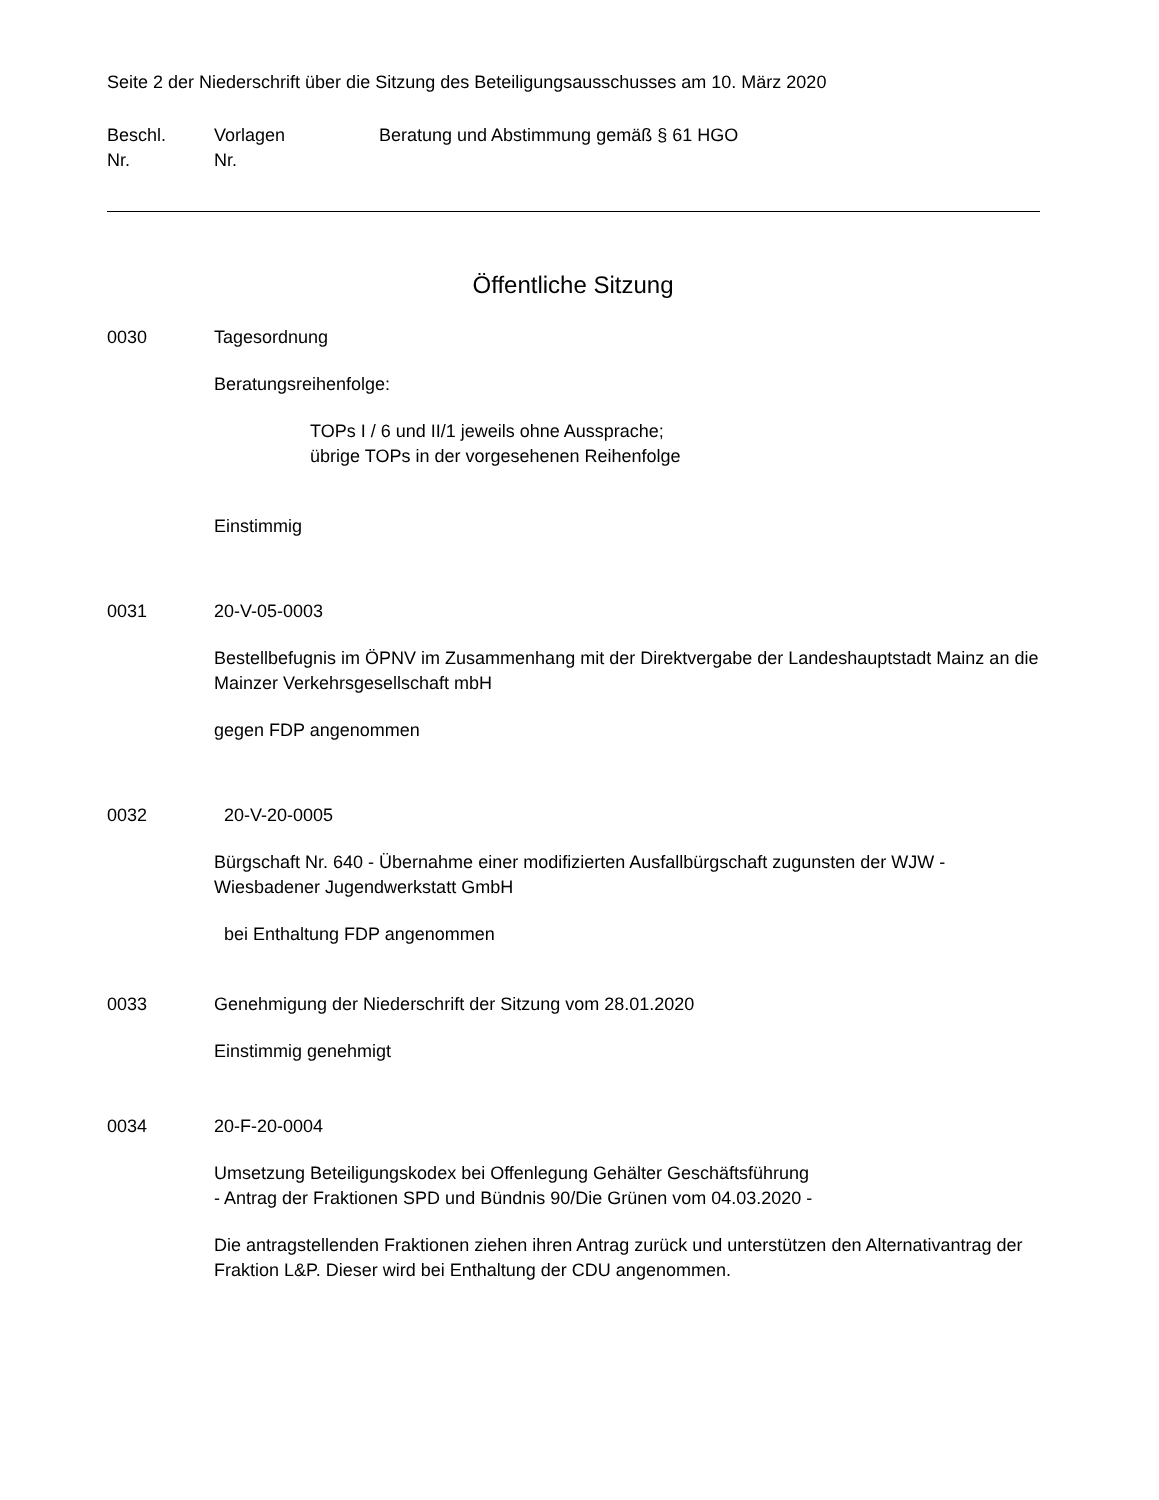Seite 2 der Niederschrift über die Sitzung des Beteiligungsausschusses am 10. März 2020
Beschl.
Nr.
Vorlagen
Nr.
Beratung und Abstimmung gemäß § 61 HGO
Öffentliche Sitzung
0030 Tagesordnung
Beratungsreihenfolge:
TOPs I / 6 und II/1 jeweils ohne Aussprache;
übrige TOPs in der vorgesehenen Reihenfolge
Einstimmig
0031 20-V-05-0003
Bestellbefugnis im ÖPNV im Zusammenhang mit der Direktvergabe der Landeshauptstadt Mainz an die Mainzer Verkehrsgesellschaft mbH
gegen FDP angenommen
0032 20-V-20-0005
Bürgschaft Nr. 640 - Übernahme einer modifizierten Ausfallbürgschaft zugunsten der WJW - Wiesbadener Jugendwerkstatt GmbH
bei Enthaltung FDP angenommen
0033 Genehmigung der Niederschrift der Sitzung vom 28.01.2020
Einstimmig genehmigt
0034 20-F-20-0004
Umsetzung Beteiligungskodex bei Offenlegung Gehälter Geschäftsführung
- Antrag der Fraktionen SPD und Bündnis 90/Die Grünen vom 04.03.2020 -
Die antragstellenden Fraktionen ziehen ihren Antrag zurück und unterstützen den Alternativantrag der Fraktion L&P. Dieser wird bei Enthaltung der CDU angenommen.